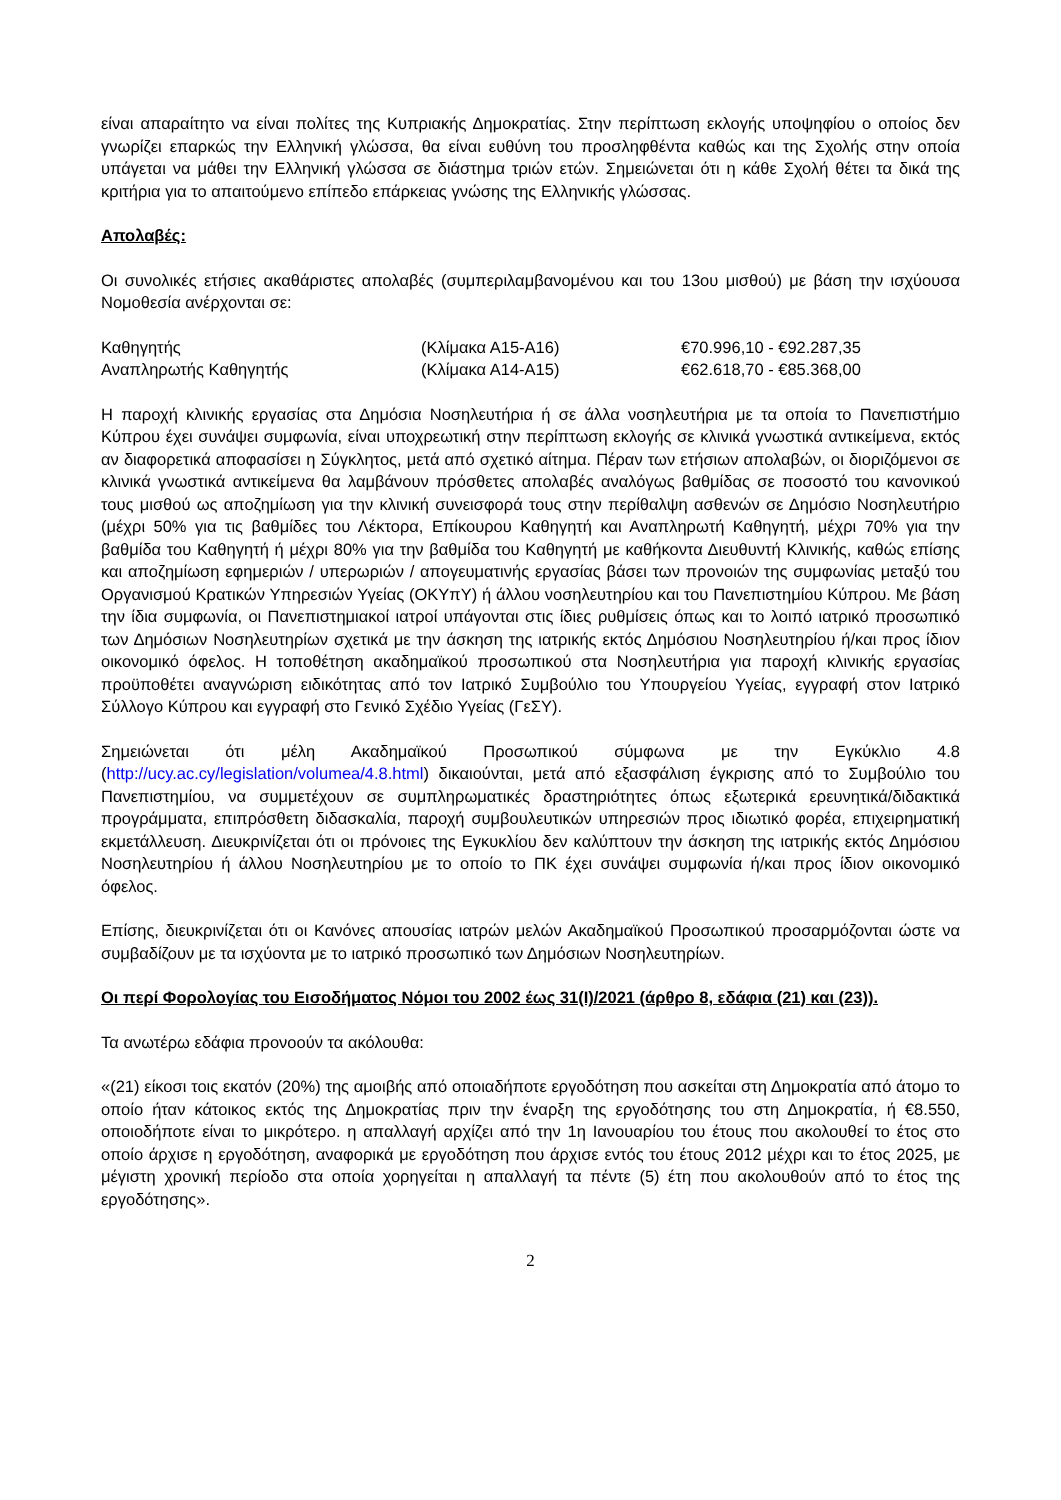είναι απαραίτητο να είναι πολίτες της Κυπριακής Δημοκρατίας. Στην περίπτωση εκλογής υποψηφίου ο οποίος δεν γνωρίζει επαρκώς την Ελληνική γλώσσα, θα είναι ευθύνη του προσληφθέντα καθώς και της Σχολής στην οποία υπάγεται να μάθει την Ελληνική γλώσσα σε διάστημα τριών ετών. Σημειώνεται ότι η κάθε Σχολή θέτει τα δικά της κριτήρια για το απαιτούμενο επίπεδο επάρκειας γνώσης της Ελληνικής γλώσσας.
Απολαβές:
Οι συνολικές ετήσιες ακαθάριστες απολαβές (συμπεριλαμβανομένου και του 13ου μισθού) με βάση την ισχύουσα Νομοθεσία ανέρχονται σε:
| Καθηγητής | (Κλίμακα Α15-Α16) | €70.996,10 - €92.287,35 |
| Αναπληρωτής Καθηγητής | (Κλίμακα Α14-Α15) | €62.618,70 - €85.368,00 |
Η παροχή κλινικής εργασίας στα Δημόσια Νοσηλευτήρια ή σε άλλα νοσηλευτήρια με τα οποία το Πανεπιστήμιο Κύπρου έχει συνάψει συμφωνία, είναι υποχρεωτική στην περίπτωση εκλογής σε κλινικά γνωστικά αντικείμενα, εκτός αν διαφορετικά αποφασίσει η Σύγκλητος, μετά από σχετικό αίτημα. Πέραν των ετήσιων απολαβών, οι διοριζόμενοι σε κλινικά γνωστικά αντικείμενα θα λαμβάνουν πρόσθετες απολαβές αναλόγως βαθμίδας σε ποσοστό του κανονικού τους μισθού ως αποζημίωση για την κλινική συνεισφορά τους στην περίθαλψη ασθενών σε Δημόσιο Νοσηλευτήριο (μέχρι 50% για τις βαθμίδες του Λέκτορα, Επίκουρου Καθηγητή και Αναπληρωτή Καθηγητή, μέχρι 70% για την βαθμίδα του Καθηγητή ή μέχρι 80% για την βαθμίδα του Καθηγητή με καθήκοντα Διευθυντή Κλινικής, καθώς επίσης και αποζημίωση εφημεριών / υπερωριών / απογευματινής εργασίας βάσει των προνοιών της συμφωνίας μεταξύ του Οργανισμού Κρατικών Υπηρεσιών Υγείας (ΟΚΥπΥ) ή άλλου νοσηλευτηρίου και του Πανεπιστημίου Κύπρου. Με βάση την ίδια συμφωνία, οι Πανεπιστημιακοί ιατροί υπάγονται στις ίδιες ρυθμίσεις όπως και το λοιπό ιατρικό προσωπικό των Δημόσιων Νοσηλευτηρίων σχετικά με την άσκηση της ιατρικής εκτός Δημόσιου Νοσηλευτηρίου ή/και προς ίδιον οικονομικό όφελος. Η τοποθέτηση ακαδημαϊκού προσωπικού στα Νοσηλευτήρια για παροχή κλινικής εργασίας προϋποθέτει αναγνώριση ειδικότητας από τον Ιατρικό Συμβούλιο του Υπουργείου Υγείας, εγγραφή στον Ιατρικό Σύλλογο Κύπρου και εγγραφή στο Γενικό Σχέδιο Υγείας (ΓεΣΥ).
Σημειώνεται ότι μέλη Ακαδημαϊκού Προσωπικού σύμφωνα με την Εγκύκλιο 4.8 (http://ucy.ac.cy/legislation/volumea/4.8.html) δικαιούνται, μετά από εξασφάλιση έγκρισης από το Συμβούλιο του Πανεπιστημίου, να συμμετέχουν σε συμπληρωματικές δραστηριότητες όπως εξωτερικά ερευνητικά/διδακτικά προγράμματα, επιπρόσθετη διδασκαλία, παροχή συμβουλευτικών υπηρεσιών προς ιδιωτικό φορέα, επιχειρηματική εκμετάλλευση. Διευκρινίζεται ότι οι πρόνοιες της Εγκυκλίου δεν καλύπτουν την άσκηση της ιατρικής εκτός Δημόσιου Νοσηλευτηρίου ή άλλου Νοσηλευτηρίου με το οποίο το ΠΚ έχει συνάψει συμφωνία ή/και προς ίδιον οικονομικό όφελος.
Επίσης, διευκρινίζεται ότι οι Κανόνες απουσίας ιατρών μελών Ακαδημαϊκού Προσωπικού προσαρμόζονται ώστε να συμβαδίζουν με τα ισχύοντα με το ιατρικό προσωπικό των Δημόσιων Νοσηλευτηρίων.
Οι περί Φορολογίας του Εισοδήματος Νόμοι του 2002 έως 31(Ι)/2021 (άρθρο 8, εδάφια (21) και (23)).
Τα ανωτέρω εδάφια προνοούν τα ακόλουθα:
«(21) είκοσι τοις εκατόν (20%) της αμοιβής από οποιαδήποτε εργοδότηση που ασκείται στη Δημοκρατία από άτομο το οποίο ήταν κάτοικος εκτός της Δημοκρατίας πριν την έναρξη της εργοδότησης του στη Δημοκρατία, ή €8.550, οποιοδήποτε είναι το μικρότερο. η απαλλαγή αρχίζει από την 1η Ιανουαρίου του έτους που ακολουθεί το έτος στο οποίο άρχισε η εργοδότηση, αναφορικά με εργοδότηση που άρχισε εντός του έτους 2012 μέχρι και το έτος 2025, με μέγιστη χρονική περίοδο στα οποία χορηγείται η απαλλαγή τα πέντε (5) έτη που ακολουθούν από το έτος της εργοδότησης».
2